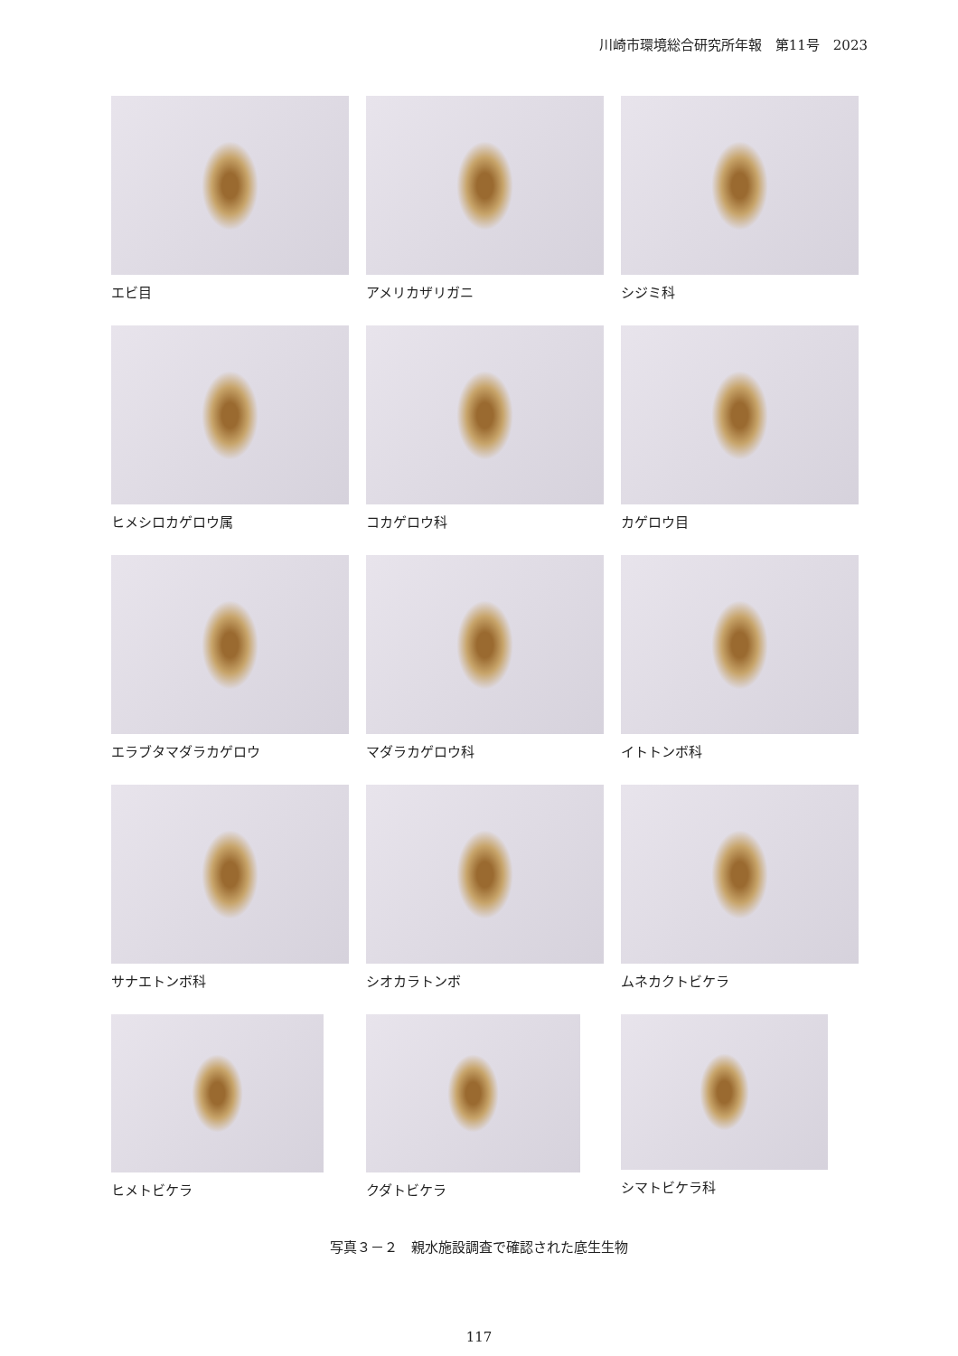川崎市環境総合研究所年報　第11号　2023
エビ目
アメリカザリガニ
シジミ科
ヒメシロカゲロウ属
コカゲロウ科
カゲロウ目
エラブタマダラカゲロウ
マダラカゲロウ科
イトトンボ科
サナエトンボ科
シオカラトンボ
ムネカクトビケラ
ヒメトビケラ
クダトビケラ
シマトビケラ科
写真３－２　親水施設調査で確認された底生生物
117